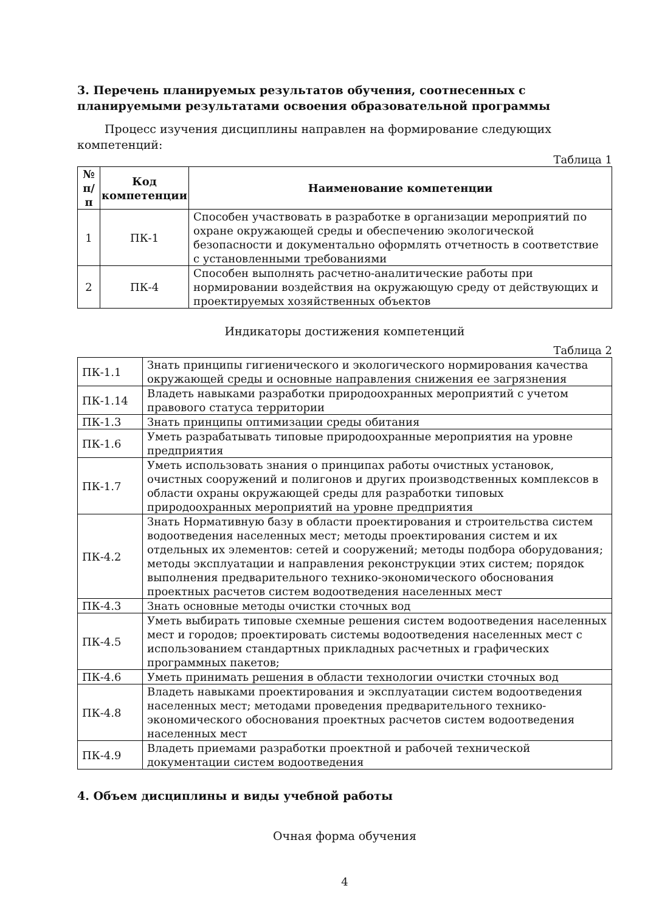3. Перечень планируемых результатов обучения, соотнесенных с планируемыми результатами освоения образовательной программы
Процесс изучения дисциплины направлен на формирование следующих компетенций:
Таблица 1
| № п/п | Код компетенции | Наименование компетенции |
| --- | --- | --- |
| 1 | ПК-1 | Способен участвовать в разработке в организации мероприятий по охране окружающей среды и обеспечению экологической безопасности и документально оформлять отчетность в соответствие с установленными требованиями |
| 2 | ПК-4 | Способен выполнять расчетно-аналитические работы при нормировании воздействия на окружающую среду от действующих и проектируемых хозяйственных объектов |
Индикаторы достижения компетенций
Таблица 2
| ПК-1.1 | Знать принципы гигиенического и экологического нормирования качества окружающей среды и основные направления снижения ее загрязнения |
| ПК-1.14 | Владеть навыками разработки природоохранных мероприятий с учетом правового статуса территории |
| ПК-1.3 | Знать принципы оптимизации среды обитания |
| ПК-1.6 | Уметь разрабатывать типовые природоохранные мероприятия на уровне предприятия |
| ПК-1.7 | Уметь использовать знания о принципах работы очистных установок, очистных сооружений и полигонов и других производственных комплексов в области охраны окружающей среды для разработки типовых природоохранных мероприятий на уровне предприятия |
| ПК-4.2 | Знать Нормативную базу в области проектирования и строительства систем водоотведения населенных мест; методы проектирования систем и их отдельных их элементов: сетей и сооружений; методы подбора оборудования; методы эксплуатации и направления реконструкции этих систем; порядок выполнения предварительного технико-экономического обоснования проектных расчетов систем водоотведения населенных мест |
| ПК-4.3 | Знать основные методы очистки сточных вод |
| ПК-4.5 | Уметь выбирать типовые схемные решения систем водоотведения населенных мест и городов; проектировать системы водоотведения населенных мест с использованием стандартных прикладных расчетных и графических программных пакетов; |
| ПК-4.6 | Уметь принимать решения в области технологии очистки сточных вод |
| ПК-4.8 | Владеть навыками проектирования и эксплуатации систем водоотведения населенных мест; методами проведения предварительного технико-экономического обоснования проектных расчетов систем водоотведения населенных мест |
| ПК-4.9 | Владеть приемами разработки проектной и рабочей технической документации систем водоотведения |
4. Объем дисциплины и виды учебной работы
Очная форма обучения
4